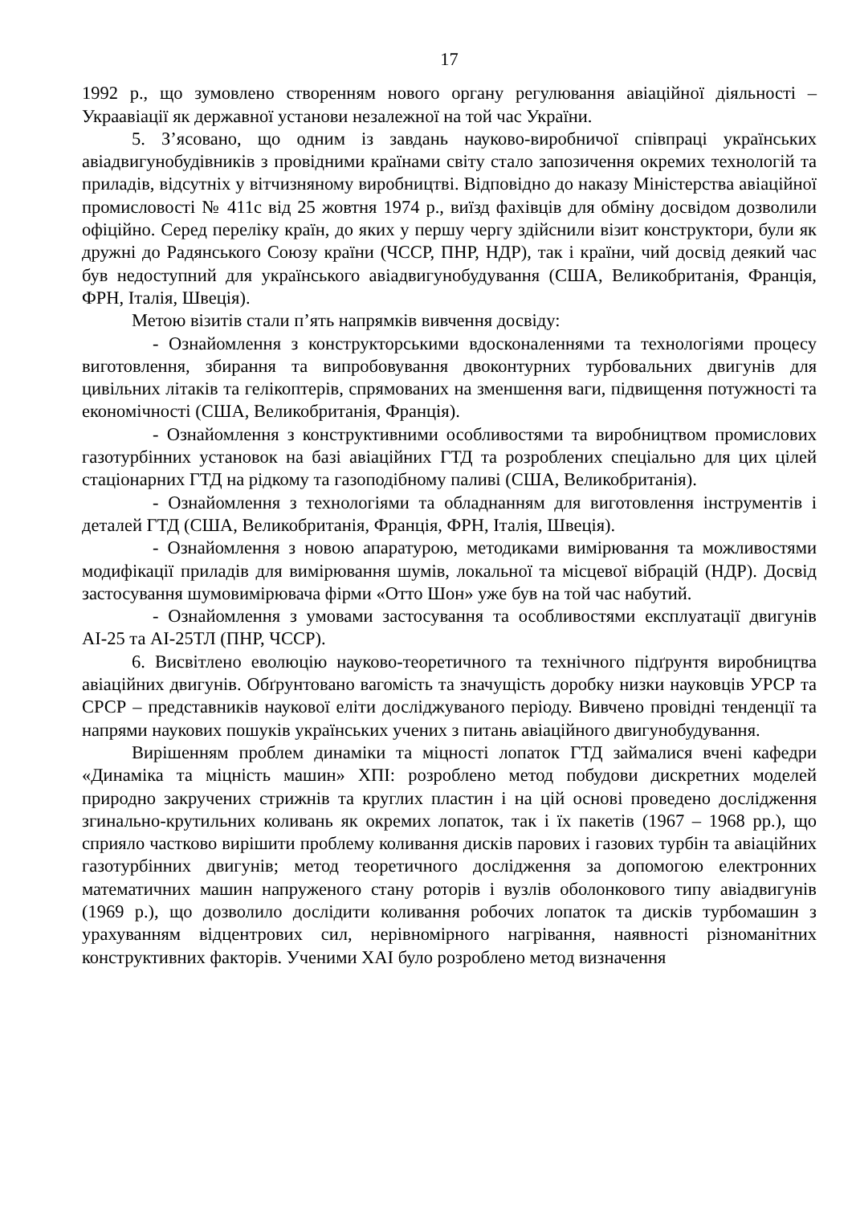17
1992 р., що зумовлено створенням нового органу регулювання авіаційної діяльності – Украавіації як державної установи незалежної на той час України.
5. З’ясовано, що одним із завдань науково-виробничої співпраці українських авіадвигунобудівників з провідними країнами світу стало запозичення окремих технологій та приладів, відсутніх у вітчизняному виробництві. Відповідно до наказу Міністерства авіаційної промисловості № 411с від 25 жовтня 1974 р., виїзд фахівців для обміну досвідом дозволили офіційно. Серед переліку країн, до яких у першу чергу здійснили візит конструктори, були як дружні до Радянського Союзу країни (ЧССР, ПНР, НДР), так і країни, чий досвід деякий час був недоступний для українського авіадвигунобудування (США, Великобританія, Франція, ФРН, Італія, Швеція).
Метою візитів стали п’ять напрямків вивчення досвіду:
- Ознайомлення з конструкторськими вдосконаленнями та технологіями процесу виготовлення, збирання та випробовування двоконтурних турбовальних двигунів для цивільних літаків та гелікоптерів, спрямованих на зменшення ваги, підвищення потужності та економічності (США, Великобританія, Франція).
- Ознайомлення з конструктивними особливостями та виробництвом промислових газотурбінних установок на базі авіаційних ГТД та розроблених спеціально для цих цілей стаціонарних ГТД на рідкому та газоподібному паливі (США, Великобританія).
- Ознайомлення з технологіями та обладнанням для виготовлення інструментів і деталей ГТД (США, Великобританія, Франція, ФРН, Італія, Швеція).
- Ознайомлення з новою апаратурою, методиками вимірювання та можливостями модифікації приладів для вимірювання шумів, локальної та місцевої вібрацій (НДР). Досвід застосування шумовимірювача фірми «Отто Шон» уже був на той час набутий.
- Ознайомлення з умовами застосування та особливостями експлуатації двигунів АІ-25 та АІ-25ТЛ (ПНР, ЧССР).
6. Висвітлено еволюцію науково-теоретичного та технічного підґрунтя виробництва авіаційних двигунів. Обґрунтовано вагомість та значущість доробку низки науковців УРСР та СРСР – представників наукової еліти досліджуваного періоду. Вивчено провідні тенденції та напрями наукових пошуків українських учених з питань авіаційного двигунобудування.
Вирішенням проблем динаміки та міцності лопаток ГТД займалися вчені кафедри «Динаміка та міцність машин» ХПІ: розроблено метод побудови дискретних моделей природно закручених стрижнів та круглих пластин і на цій основі проведено дослідження згинально-крутильних коливань як окремих лопаток, так і їх пакетів (1967 – 1968 рр.), що сприяло частково вирішити проблему коливання дисків парових і газових турбін та авіаційних газотурбінних двигунів; метод теоретичного дослідження за допомогою електронних математичних машин напруженого стану роторів і вузлів оболонкового типу авіадвигунів (1969 р.), що дозволило дослідити коливання робочих лопаток та дисків турбомашин з урахуванням відцентрових сил, нерівномірного нагрівання, наявності різноманітних конструктивних факторів. Ученими ХАІ було розроблено метод визначення